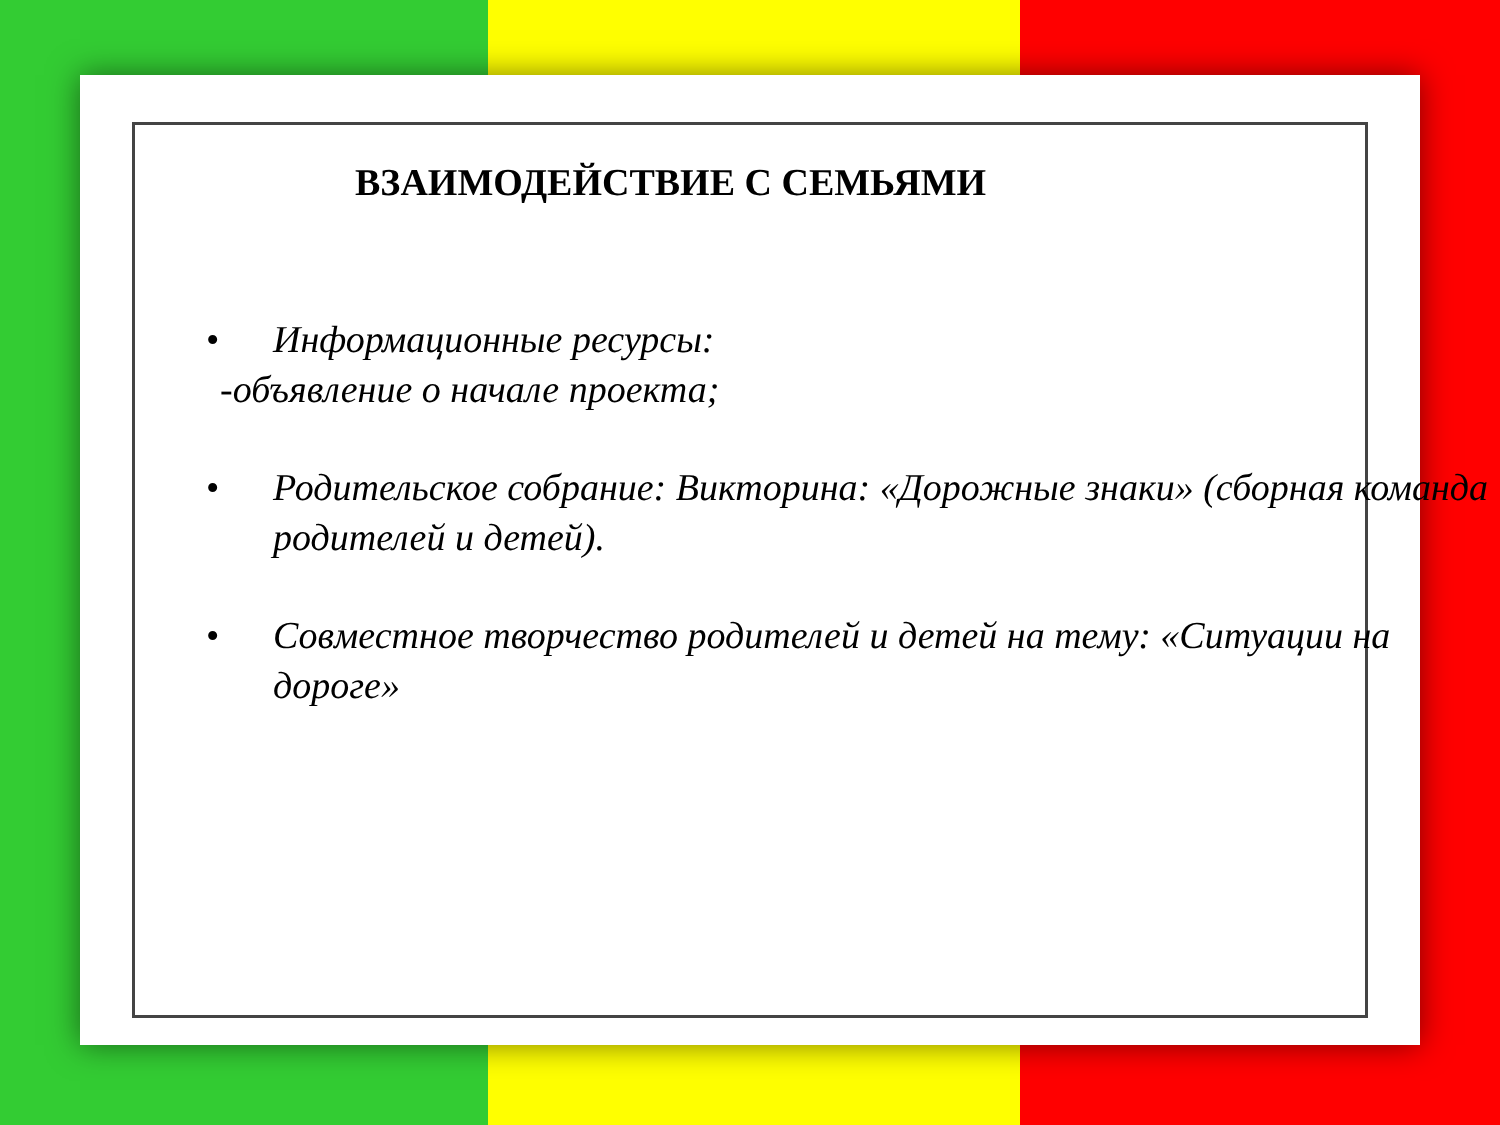ВЗАИМОДЕЙСТВИЕ С СЕМЬЯМИ
• Информационные ресурсы:
-объявление о начале проекта;
• Родительское собрание: Викторина: «Дорожные знаки» (сборная команда родителей и детей).
• Совместное творчество родителей и детей на тему: «Ситуации на дороге»